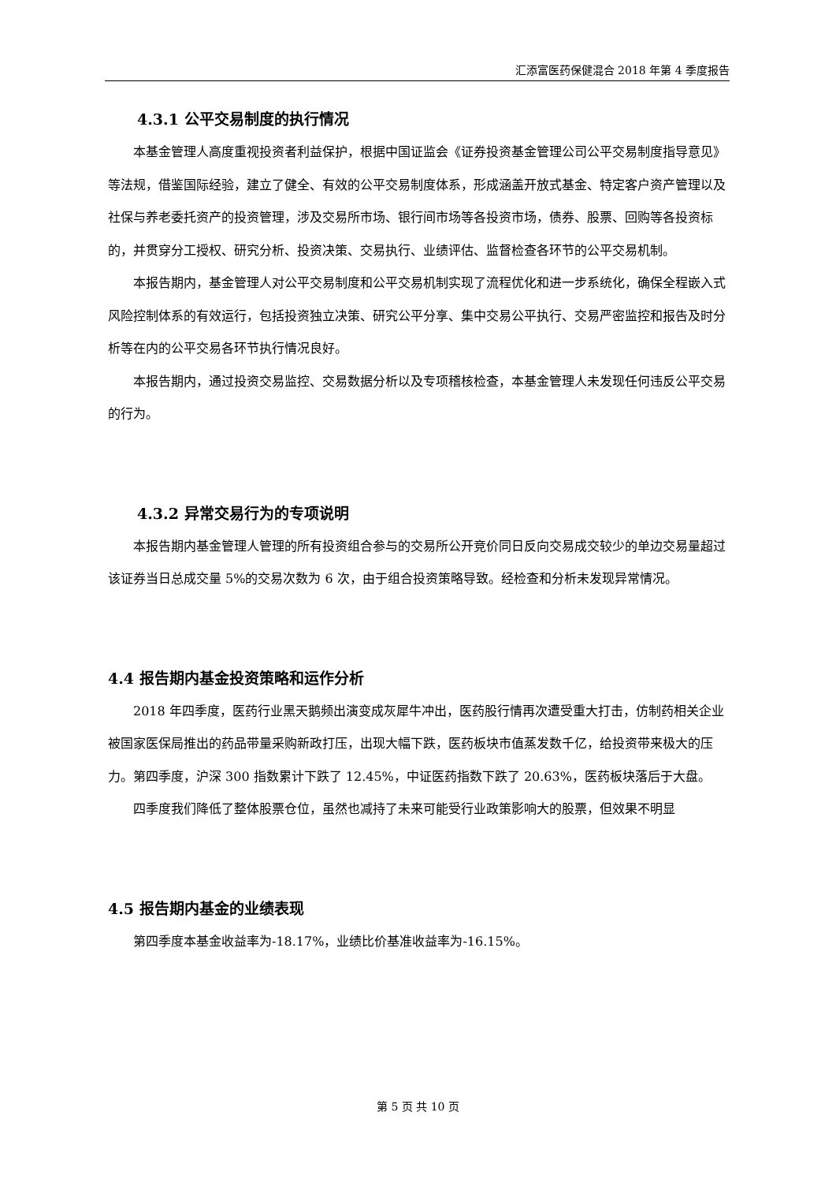汇添富医药保健混合 2018 年第 4 季度报告
4.3.1 公平交易制度的执行情况
本基金管理人高度重视投资者利益保护，根据中国证监会《证券投资基金管理公司公平交易制度指导意见》等法规，借鉴国际经验，建立了健全、有效的公平交易制度体系，形成涵盖开放式基金、特定客户资产管理以及社保与养老委托资产的投资管理，涉及交易所市场、银行间市场等各投资市场，债券、股票、回购等各投资标的，并贯穿分工授权、研究分析、投资决策、交易执行、业绩评估、监督检查各环节的公平交易机制。
本报告期内，基金管理人对公平交易制度和公平交易机制实现了流程优化和进一步系统化，确保全程嵌入式风险控制体系的有效运行，包括投资独立决策、研究公平分享、集中交易公平执行、交易严密监控和报告及时分析等在内的公平交易各环节执行情况良好。
本报告期内，通过投资交易监控、交易数据分析以及专项稽核检查，本基金管理人未发现任何违反公平交易的行为。
4.3.2 异常交易行为的专项说明
本报告期内基金管理人管理的所有投资组合参与的交易所公开竞价同日反向交易成交较少的单边交易量超过该证券当日总成交量 5%的交易次数为 6 次，由于组合投资策略导致。经检查和分析未发现异常情况。
4.4 报告期内基金投资策略和运作分析
2018 年四季度，医药行业黑天鹅频出演变成灰犀牛冲出，医药股行情再次遭受重大打击，仿制药相关企业被国家医保局推出的药品带量采购新政打压，出现大幅下跌，医药板块市值蒸发数千亿，给投资带来极大的压力。第四季度，沪深 300 指数累计下跌了 12.45%，中证医药指数下跌了 20.63%，医药板块落后于大盘。
四季度我们降低了整体股票仓位，虽然也减持了未来可能受行业政策影响大的股票，但效果不明显
4.5 报告期内基金的业绩表现
第四季度本基金收益率为-18.17%，业绩比价基准收益率为-16.15%。
第 5 页 共 10 页